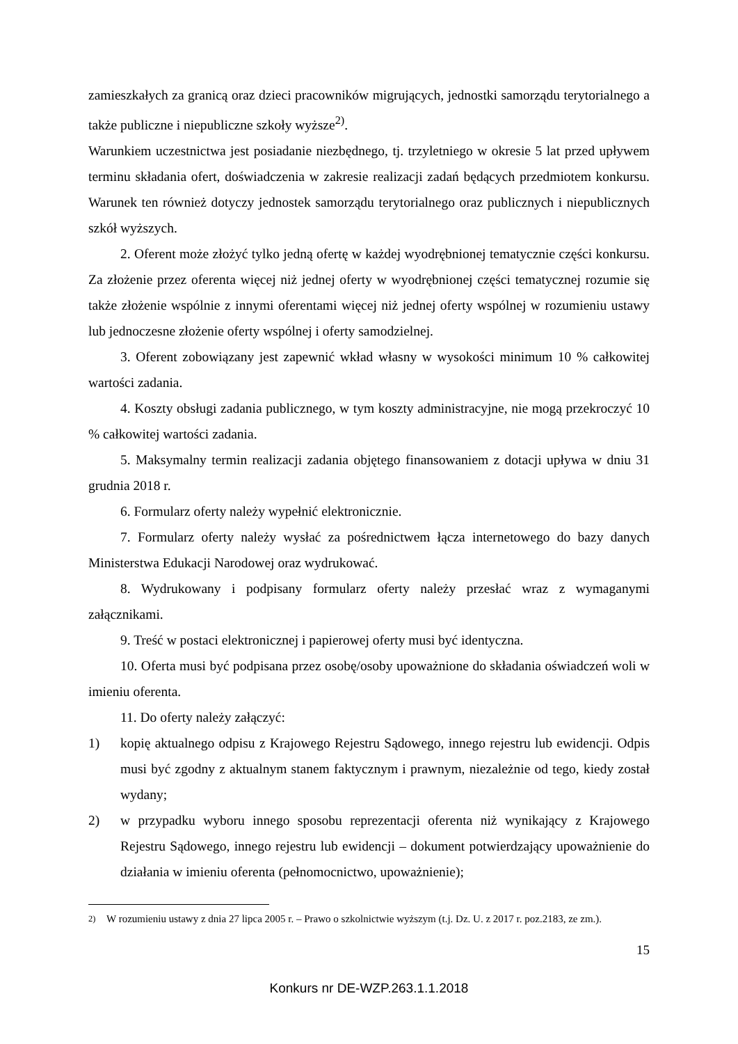zamieszkałych za granicą oraz dzieci pracowników migrujących, jednostki samorządu terytorialnego a także publiczne i niepubliczne szkoły wyższe<sup>2)</sup>.
Warunkiem uczestnictwa jest posiadanie niezbędnego, tj. trzyletniego w okresie 5 lat przed upływem terminu składania ofert, doświadczenia w zakresie realizacji zadań będących przedmiotem konkursu. Warunek ten również dotyczy jednostek samorządu terytorialnego oraz publicznych i niepublicznych szkół wyższych.
2. Oferent może złożyć tylko jedną ofertę w każdej wyodrębnionej tematycznie części konkursu. Za złożenie przez oferenta więcej niż jednej oferty w wyodrębnionej części tematycznej rozumie się także złożenie wspólnie z innymi oferentami więcej niż jednej oferty wspólnej w rozumieniu ustawy lub jednoczesne złożenie oferty wspólnej i oferty samodzielnej.
3. Oferent zobowiązany jest zapewnić wkład własny w wysokości minimum 10 % całkowitej wartości zadania.
4. Koszty obsługi zadania publicznego, w tym koszty administracyjne, nie mogą przekroczyć 10 % całkowitej wartości zadania.
5. Maksymalny termin realizacji zadania objętego finansowaniem z dotacji upływa w dniu 31 grudnia 2018 r.
6. Formularz oferty należy wypełnić elektronicznie.
7. Formularz oferty należy wysłać za pośrednictwem łącza internetowego do bazy danych Ministerstwa Edukacji Narodowej oraz wydrukować.
8. Wydrukowany i podpisany formularz oferty należy przesłać wraz z wymaganymi załącznikami.
9. Treść w postaci elektronicznej i papierowej oferty musi być identyczna.
10. Oferta musi być podpisana przez osobę/osoby upoważnione do składania oświadczeń woli w imieniu oferenta.
11. Do oferty należy załączyć:
1) kopię aktualnego odpisu z Krajowego Rejestru Sądowego, innego rejestru lub ewidencji. Odpis musi być zgodny z aktualnym stanem faktycznym i prawnym, niezależnie od tego, kiedy został wydany;
2) w przypadku wyboru innego sposobu reprezentacji oferenta niż wynikający z Krajowego Rejestru Sądowego, innego rejestru lub ewidencji – dokument potwierdzający upoważnienie do działania w imieniu oferenta (pełnomocnictwo, upoważnienie);
<sup>2)</sup> W rozumieniu ustawy z dnia 27 lipca 2005 r. – Prawo o szkolnictwie wyższym (t.j. Dz. U. z 2017 r. poz.2183, ze zm.).
15
Konkurs nr DE-WZP.263.1.1.2018